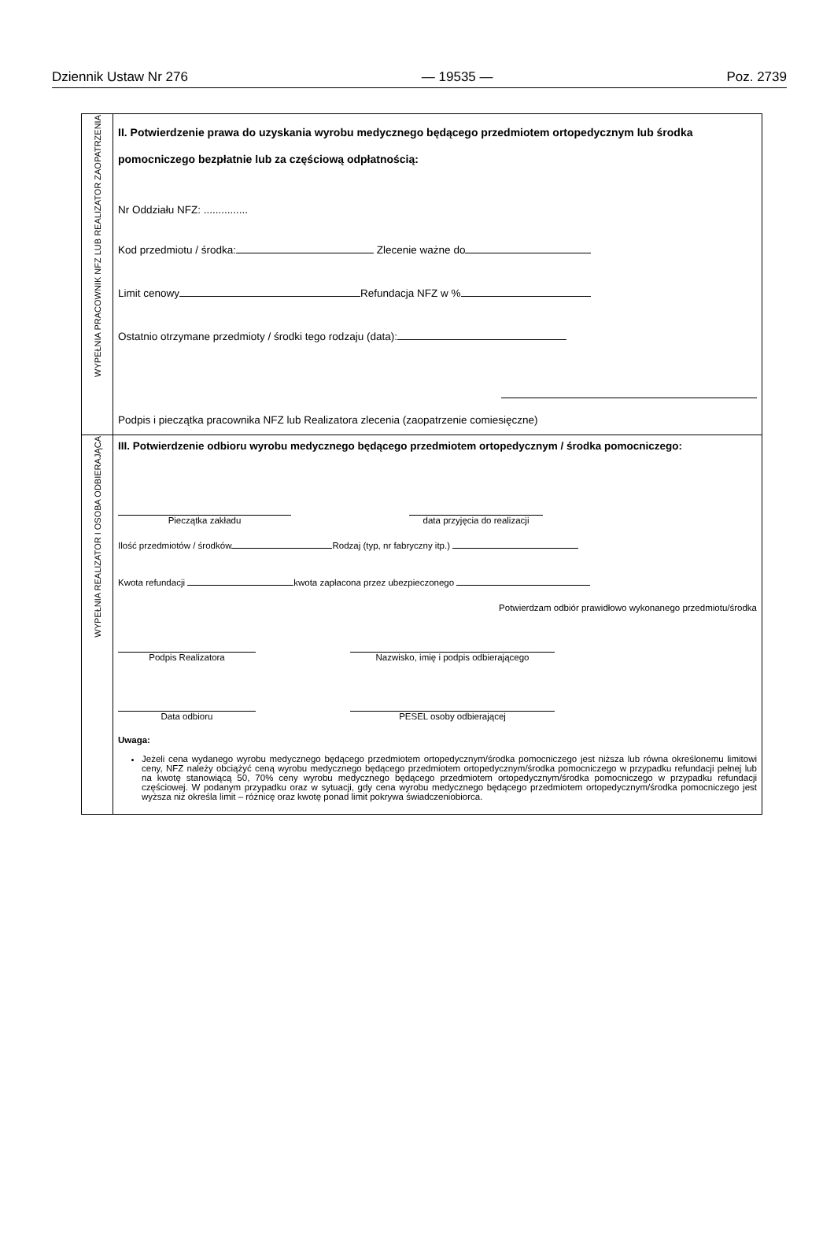Dziennik Ustaw Nr 276 — 19535 — Poz. 2739
| WYPEŁNIA PRACOWNIK NFZ LUB REALIZATOR ZAOPATRZENIA | II. Potwierdzenie prawa do uzyskania wyrobu medycznego będącego przedmiotem ortopedycznym lub środka pomocniczego bezpłatnie lub za częściową odpłatnością: Nr Oddziału NFZ: ............... Kod przedmiotu / środka: Zlecenie ważne do Limit cenowy Refundacja NFZ w % Ostatnio otrzymane przedmioty / środki tego rodzaju (data): Podpis i pieczątka pracownika NFZ lub Realizatora zlecenia (zaopatrzenie comiesięczne) |
| WYPEŁNIA REALIZATOR I OSOBA ODBIERAJĄCA | III. Potwierdzenie odbioru wyrobu medycznego będącego przedmiotem ortopedycznym / środka pomocniczego: Pieczątka zakładu data przyjęcia do realizacji Ilość przedmiotów / środków Rodzaj (typ, nr fabryczny itp.) Kwota refundacji kwota zapłacona przez ubezpieczonego Potwierdzam odbiór prawidłowo wykonanego przedmiotu/środka Podpis Realizatora Nazwisko, imię i podpis odbierającego Data odbioru PESEL osoby odbierającej Uwaga: Jeżeli cena wydanego wyrobu medycznego będącego przedmiotem ortopedycznym/środka pomocniczego jest niższa lub równa określonemu limitowi ceny, NFZ należy obciążyć ceną wyrobu medycznego będącego przedmiotem ortopedycznym/środka pomocniczego w przypadku refundacji pełnej lub na kwotę stanowiącą 50, 70% ceny wyrobu medycznego będącego przedmiotem ortopedycznym/środka pomocniczego w przypadku refundacji częściowej. W podanym przypadku oraz w sytuacji, gdy cena wyrobu medycznego będącego przedmiotem ortopedycznym/środka pomocniczego jest wyższa niż określa limit – różnicę oraz kwotę ponad limit pokrywa świadczeniobiorca. |